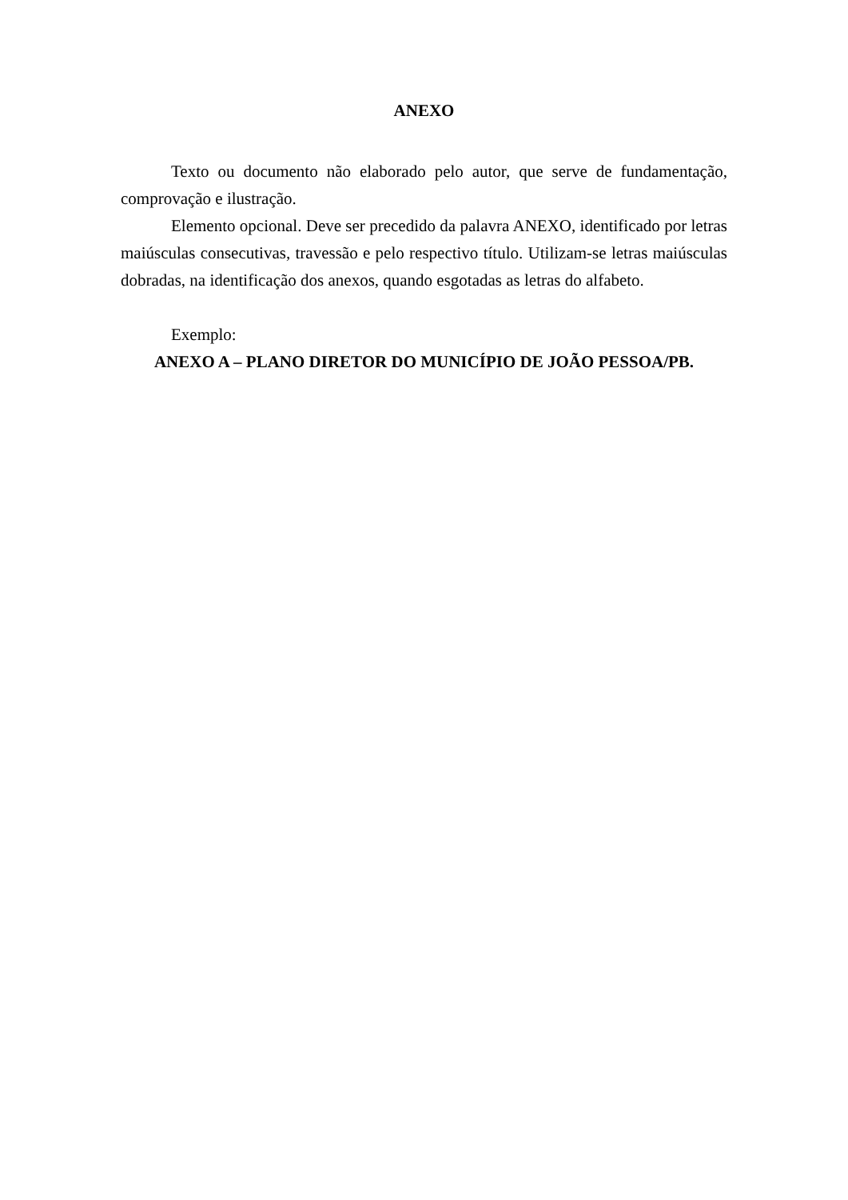ANEXO
Texto ou documento não elaborado pelo autor, que serve de fundamentação, comprovação e ilustração.
Elemento opcional. Deve ser precedido da palavra ANEXO, identificado por letras maiúsculas consecutivas, travessão e pelo respectivo título. Utilizam-se letras maiúsculas dobradas, na identificação dos anexos, quando esgotadas as letras do alfabeto.
Exemplo:
ANEXO A – PLANO DIRETOR DO MUNICÍPIO DE JOÃO PESSOA/PB.